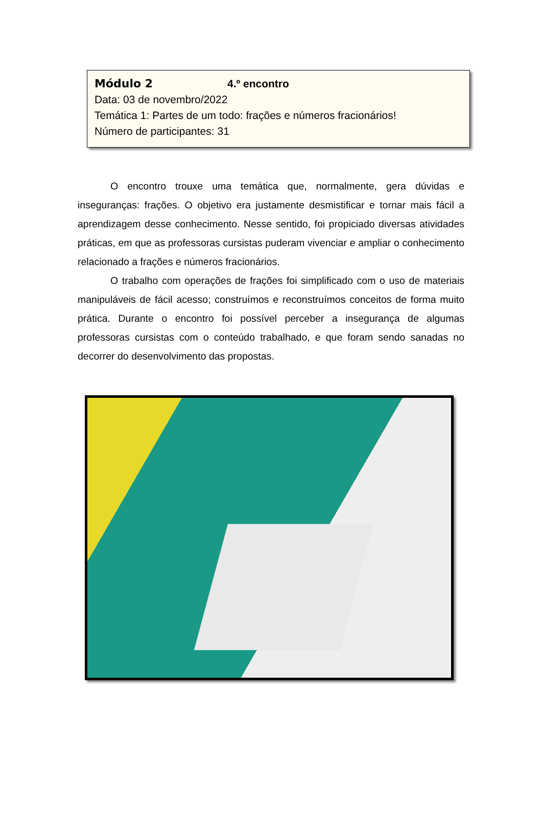Módulo 2 4.º encontro
Data: 03 de novembro/2022
Temática 1: Partes de um todo: frações e números fracionários!
Número de participantes: 31
O encontro trouxe uma temática que, normalmente, gera dúvidas e inseguranças: frações. O objetivo era justamente desmistificar e tornar mais fácil a aprendizagem desse conhecimento. Nesse sentido, foi propiciado diversas atividades práticas, em que as professoras cursistas puderam vivenciar e ampliar o conhecimento relacionado a frações e números fracionários.
O trabalho com operações de frações foi simplificado com o uso de materiais manipuláveis de fácil acesso; construímos e reconstruímos conceitos de forma muito prática. Durante o encontro foi possível perceber a insegurança de algumas professoras cursistas com o conteúdo trabalhado, e que foram sendo sanadas no decorrer do desenvolvimento das propostas.